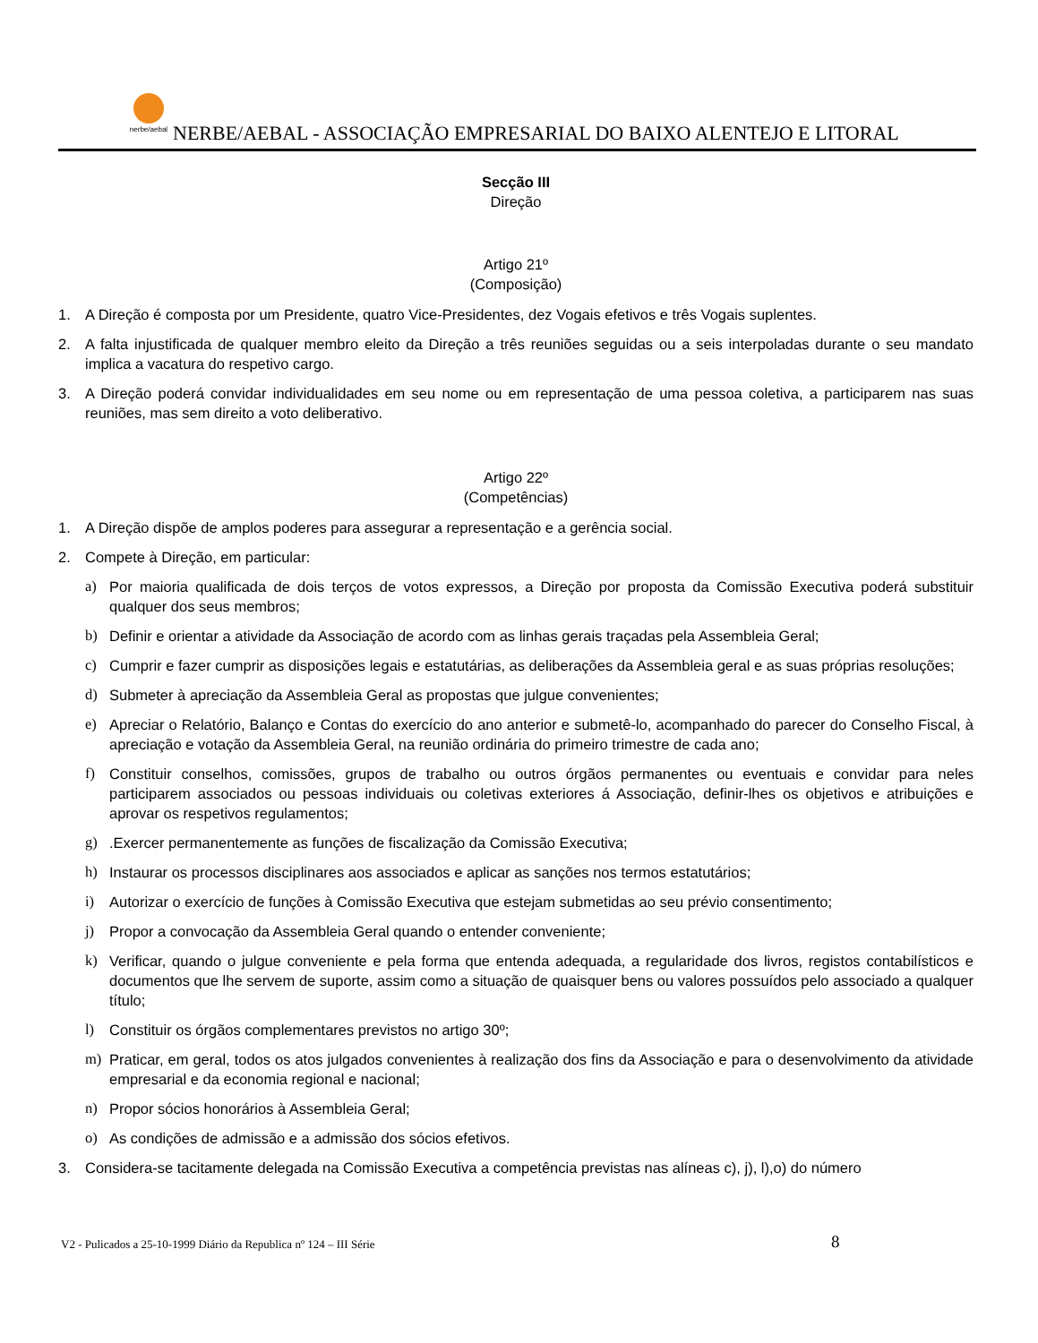nerbe/aebal
NERBE/AEBAL - ASSOCIAÇÃO EMPRESARIAL DO BAIXO ALENTEJO E LITORAL
Secção III
Direção
Artigo 21º
(Composição)
1. A Direção é composta por um Presidente, quatro Vice-Presidentes, dez Vogais efetivos e três Vogais suplentes.
2. A falta injustificada de qualquer membro eleito da Direção a três reuniões seguidas ou a seis interpoladas durante o seu mandato implica a vacatura do respetivo cargo.
3. A Direção poderá convidar individualidades em seu nome ou em representação de uma pessoa coletiva, a participarem nas suas reuniões, mas sem direito a voto deliberativo.
Artigo 22º
(Competências)
1. A Direção dispõe de amplos poderes para assegurar a representação e a gerência social.
2. Compete à Direção, em particular:
a) Por maioria qualificada de dois terços de votos expressos, a Direção por proposta da Comissão Executiva poderá substituir qualquer dos seus membros;
b) Definir e orientar a atividade da Associação de acordo com as linhas gerais traçadas pela Assembleia Geral;
c) Cumprir e fazer cumprir as disposições legais e estatutárias, as deliberações da Assembleia geral e as suas próprias resoluções;
d) Submeter à apreciação da Assembleia Geral as propostas que julgue convenientes;
e) Apreciar o Relatório, Balanço e Contas do exercício do ano anterior e submetê-lo, acompanhado do parecer do Conselho Fiscal, à apreciação e votação da Assembleia Geral, na reunião ordinária do primeiro trimestre de cada ano;
f) Constituir conselhos, comissões, grupos de trabalho ou outros órgãos permanentes ou eventuais e convidar para neles participarem associados ou pessoas individuais ou coletivas exteriores á Associação, definir-lhes os objetivos e atribuições e aprovar os respetivos regulamentos;
g).Exercer permanentemente as funções de fiscalização da Comissão Executiva;
h) Instaurar os processos disciplinares aos associados e aplicar as sanções nos termos estatutários;
i) Autorizar o exercício de funções à Comissão Executiva que estejam submetidas ao seu prévio consentimento;
j) Propor a convocação da Assembleia Geral quando o entender conveniente;
k) Verificar, quando o julgue conveniente e pela forma que entenda adequada, a regularidade dos livros, registos contabilísticos e documentos que lhe servem de suporte, assim como a situação de quaisquer bens ou valores possuídos pelo associado a qualquer título;
l) Constituir os órgãos complementares previstos no artigo 30º;
m) Praticar, em geral, todos os atos julgados convenientes à realização dos fins da Associação e para o desenvolvimento da atividade empresarial e da economia regional e nacional;
n) Propor sócios honorários à Assembleia Geral;
o) As condições de admissão e a admissão dos sócios efetivos.
3. Considera-se tacitamente delegada na Comissão Executiva a competência previstas nas alíneas c), j), l),o) do número
V2 - Pulicados a 25-10-1999 Diário da Republica nº 124 – III Série
8